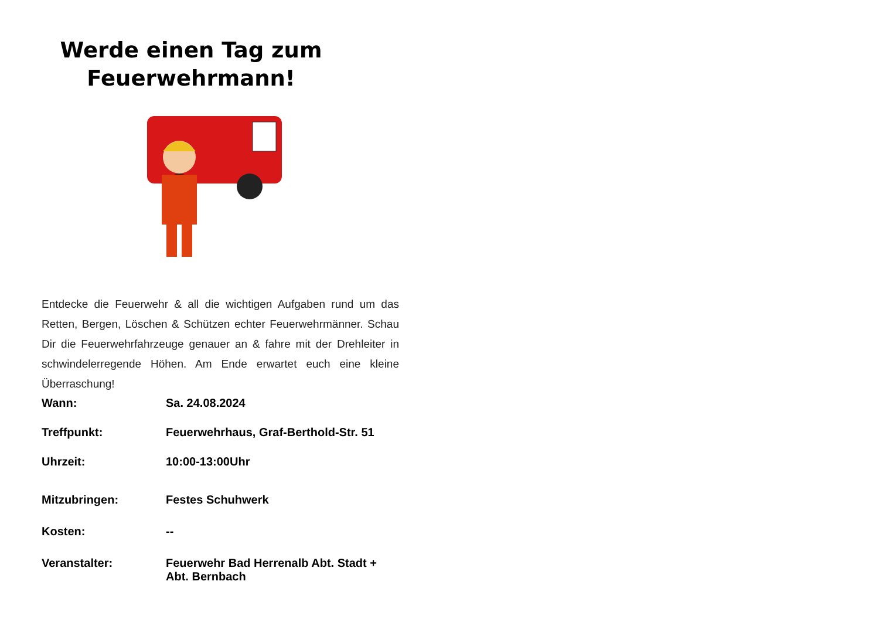Werde einen Tag zum
Feuerwehrmann!
Entdecke die Feuerwehr & all die wichtigen Aufgaben rund um das Retten, Bergen, Löschen & Schützen echter Feuerwehrmänner. Schau Dir die Feuerwehrfahrzeuge genauer an & fahre mit der Drehleiter in schwindelerregende Höhen. Am Ende erwartet euch eine kleine Überraschung!
Wann: Sa. 24.08.2024
Treffpunkt: Feuerwehrhaus, Graf-Berthold-Str. 51
Uhrzeit: 10:00-13:00Uhr
Mitzubringen: Festes Schuhwerk
Kosten: --
Veranstalter: Feuerwehr Bad Herrenalb Abt. Stadt +
Abt. Bernbach